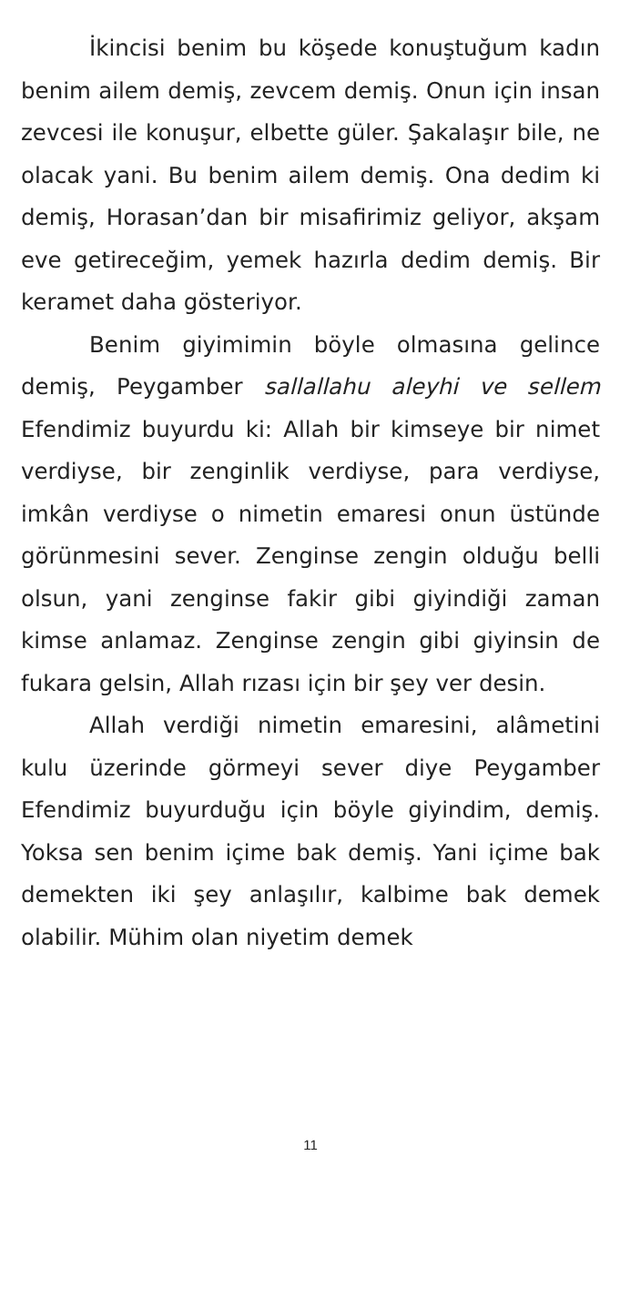İkincisi benim bu köşede konuştuğum kadın benim ailem demiş, zevcem demiş. Onun için insan zevcesi ile konuşur, elbette güler. Şakalaşır bile, ne olacak yani. Bu benim ailem demiş. Ona dedim ki demiş, Horasan’dan bir misafirimiz geliyor, akşam eve getireceğim, yemek hazırla dedim demiş. Bir keramet daha gösteriyor.
Benim giyimimin böyle olmasına gelince demiş, Peygamber sallallahu aleyhi ve sellem Efendimiz buyurdu ki: Allah bir kimseye bir nimet verdiyse, bir zenginlik verdiyse, para verdiyse, imkân verdiyse o nimetin emaresi onun üstünde görünmesini sever. Zenginse zengin olduğu belli olsun, yani zenginse fakir gibi giyindiği zaman kimse anlamaz. Zenginse zengin gibi giyinsin de fukara gelsin, Allah rızası için bir şey ver desin.
Allah verdiği nimetin emaresini, alâmetini kulu üzerinde görmeyi sever diye Peygamber Efendimiz buyurduğu için böyle giyindim, demiş. Yoksa sen benim içime bak demiş. Yani içime bak demekten iki şey anlaşılır, kalbime bak demek olabilir. Mühim olan niyetim demek
11